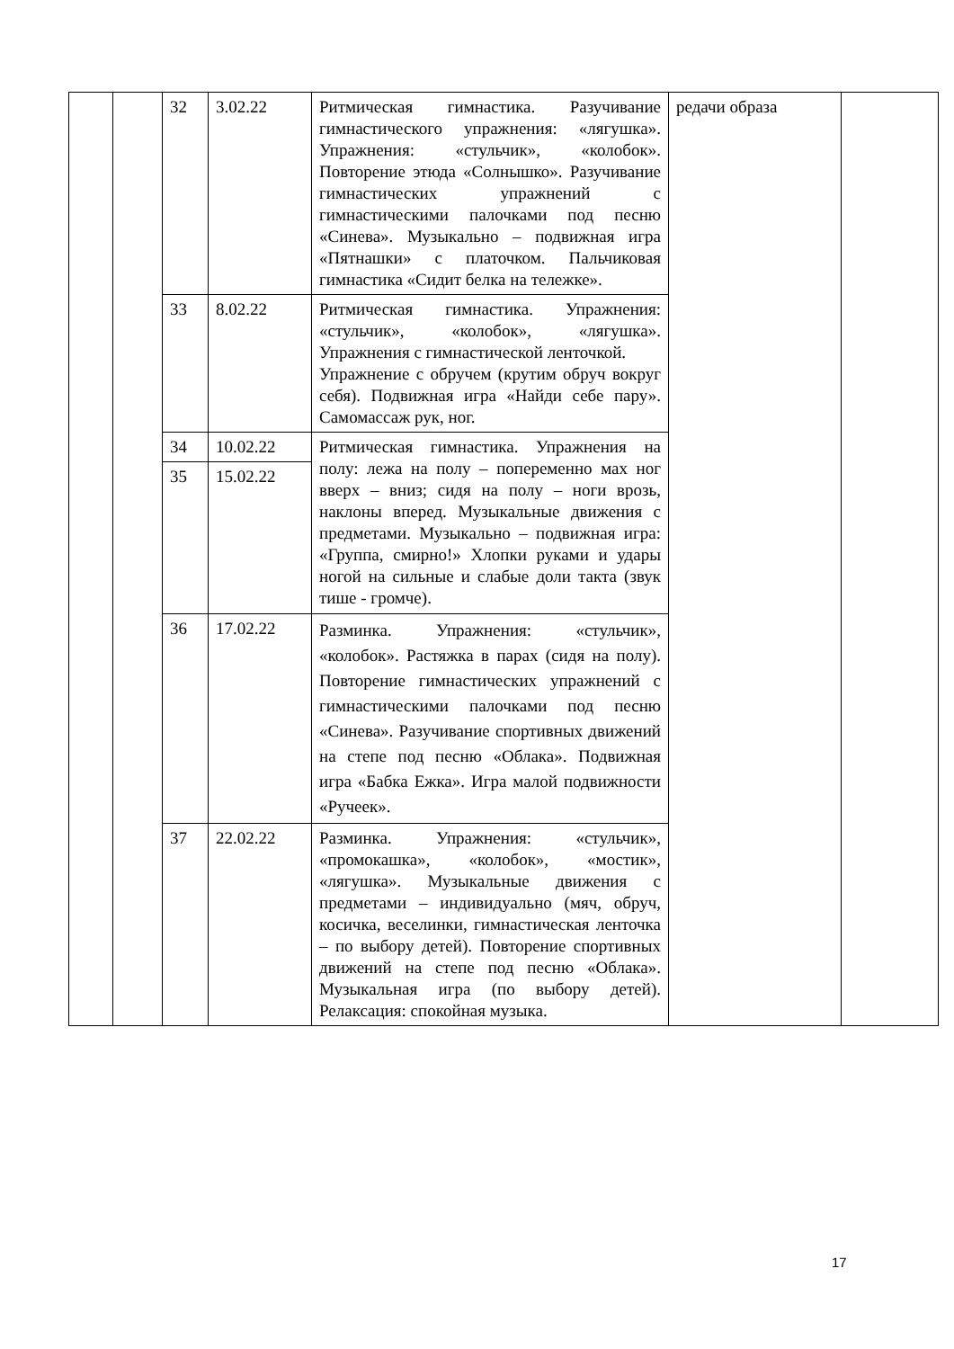| | | 32 | 3.02.22 | Ритмическая гимнастика. Разучивание гимнастического упражнения: «лягушка». Упражнения: «стульчик», «колобок». Повторение этюда «Солнышко». Разучивание гимнастических упражнений с гимнастическими палочками под песню «Синева». Музыкально – подвижная игра «Пятнашки» с платочком. Пальчиковая гимнастика «Сидит белка на тележке». | редачи образа | |
| | | 33 | 8.02.22 | Ритмическая гимнастика. Упражнения: «стульчик», «колобок», «лягушка». Упражнения с гимнастической ленточкой. Упражнение с обручем (крутим обруч вокруг себя). Подвижная игра «Найди себе пару». Самомассаж рук, ног. | | |
| | | 34 | 10.02.22 | Ритмическая гимнастика. Упражнения на полу: лежа на полу – попеременно мах ног вверх – вниз; сидя на полу – ноги врозь, наклоны вперед. Музыкальные движения с предметами. Музыкально – подвижная игра: «Группа, смирно!» Хлопки руками и удары ногой на сильные и слабые доли такта (звук тише - громче). | | |
| | | 35 | 15.02.22 | | | |
| | | 36 | 17.02.22 | Разминка. Упражнения: «стульчик», «колобок». Растяжка в парах (сидя на полу). Повторение гимнастических упражнений с гимнастическими палочками под песню «Синева». Разучивание спортивных движений на степе под песню «Облака». Подвижная игра «Бабка Ежка». Игра малой подвижности «Ручеек». | | |
| | | 37 | 22.02.22 | Разминка. Упражнения: «стульчик», «промокашка», «колобок», «мостик», «лягушка». Музыкальные движения с предметами – индивидуально (мяч, обруч, косичка, веселинки, гимнастическая ленточка – по выбору детей). Повторение спортивных движений на степе под песню «Облака». Музыкальная игра (по выбору детей). Релаксация: спокойная музыка. | | |
17